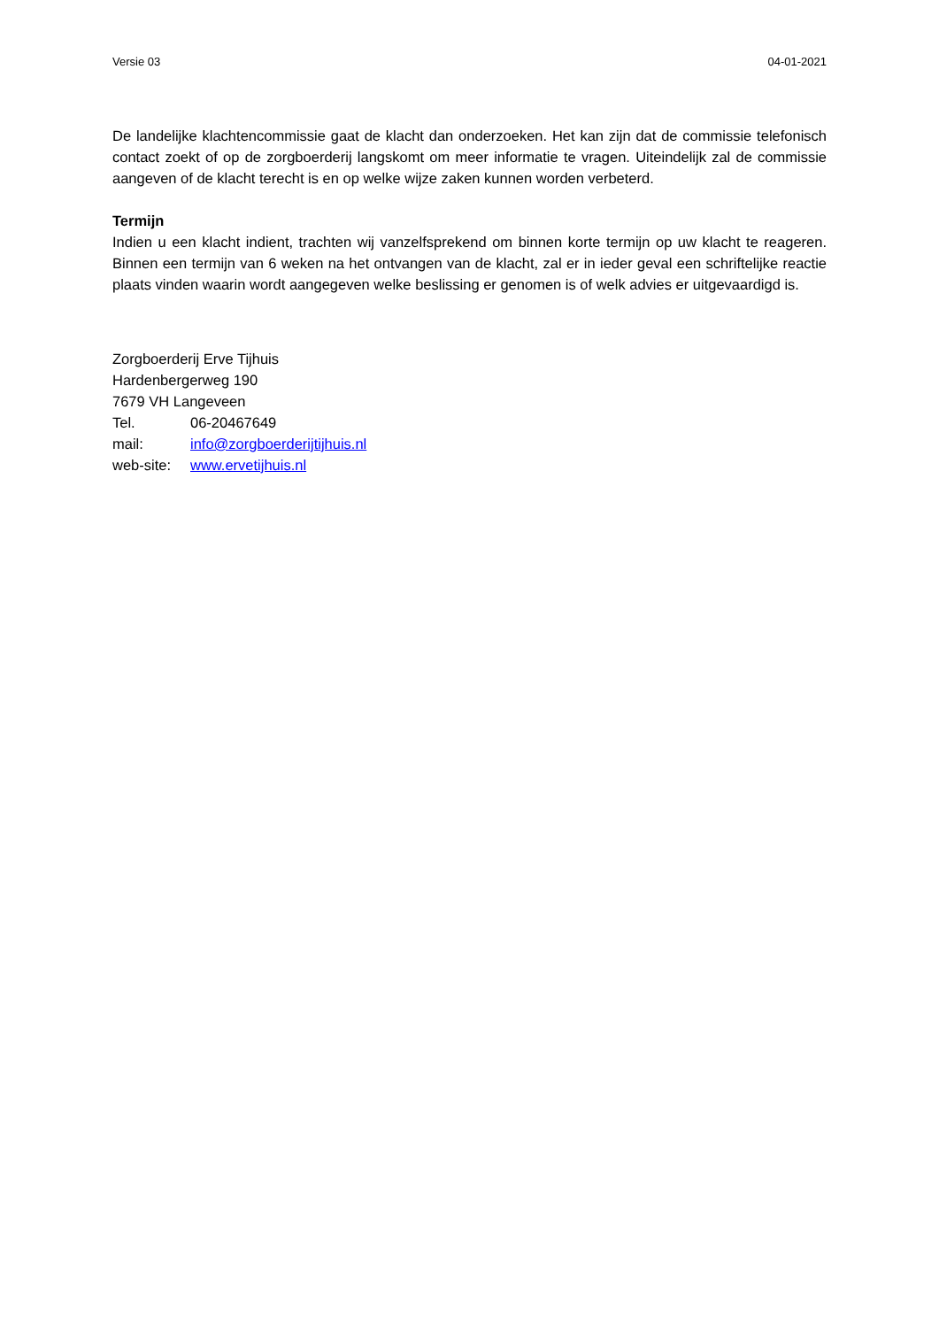Versie 03 04-01-2021
De landelijke klachtencommissie gaat de klacht dan onderzoeken. Het kan zijn dat de commissie telefonisch contact zoekt of op de zorgboerderij langskomt om meer informatie te vragen. Uiteindelijk zal de commissie aangeven of de klacht terecht is en op welke wijze zaken kunnen worden verbeterd.
Termijn
Indien u een klacht indient, trachten wij vanzelfsprekend om binnen korte termijn op uw klacht te reageren. Binnen een termijn van 6 weken na het ontvangen van de klacht, zal er in ieder geval een schriftelijke reactie plaats vinden waarin wordt aangegeven welke beslissing er genomen is of welk advies er uitgevaardigd is.
Zorgboerderij Erve Tijhuis
Hardenbergerweg 190
7679 VH Langeveen
Tel. 06-20467649
mail: info@zorgboerderijtijhuis.nl
web-site: www.ervetijhuis.nl